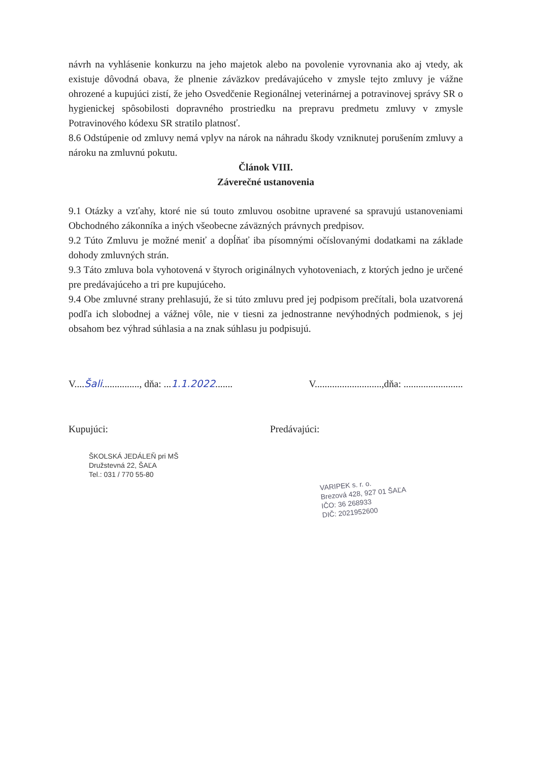návrh na vyhlásenie konkurzu na jeho majetok alebo na povolenie vyrovnania ako aj vtedy, ak existuje dôvodná obava, že plnenie záväzkov predávajúceho v zmysle tejto zmluvy je vážne ohrozené a kupujúci zistí, že jeho Osvedčenie Regionálnej veterinárnej a potravinovej správy SR o hygienickej spôsobilosti dopravného prostriedku na prepravu predmetu zmluvy v zmysle Potravinového kódexu SR stratilo platnosť.
8.6 Odstúpenie od zmluvy nemá vplyv na nárok na náhradu škody vzniknutej porušením zmluvy a nároku na zmluvnú pokutu.
Článok VIII.
Záverečné ustanovenia
9.1 Otázky a vzťahy, ktoré nie sú touto zmluvou osobitne upravené sa spravujú ustanoveniami Obchodného zákonníka a iných všeobecne záväzných právnych predpisov.
9.2 Túto Zmluvu je možné meniť a dopĺňať iba písomnými očíslovanými dodatkami na základe dohody zmluvných strán.
9.3 Táto zmluva bola vyhotovená v štyroch originálnych vyhotoveniach, z ktorých jedno je určené pre predávajúceho a tri pre kupujúceho.
9.4 Obe zmluvné strany prehlasujú, že si túto zmluvu pred jej podpisom prečítali, bola uzatvorená podľa ich slobodnej a vážnej vôle, nie v tiesni za jednostranne nevýhodných podmienok, s jej obsahom bez výhrad súhlasia a na znak súhlasu ju podpisujú.
V....Šali..............., dňa: ...1.1.2022.......
V...........................,dňa: ........................
Kupujúci:
ŠKOLSKÁ JEDÁLEŇ pri MŠ
Družstevná 22, ŠAĽA
Tel.: 031 / 770 55-80
Predávajúci:
VARIPEK s. r. o.
Brezová 428, 927 01 ŠAĽA
IČO: 36 268933
DIČ: 2021952600